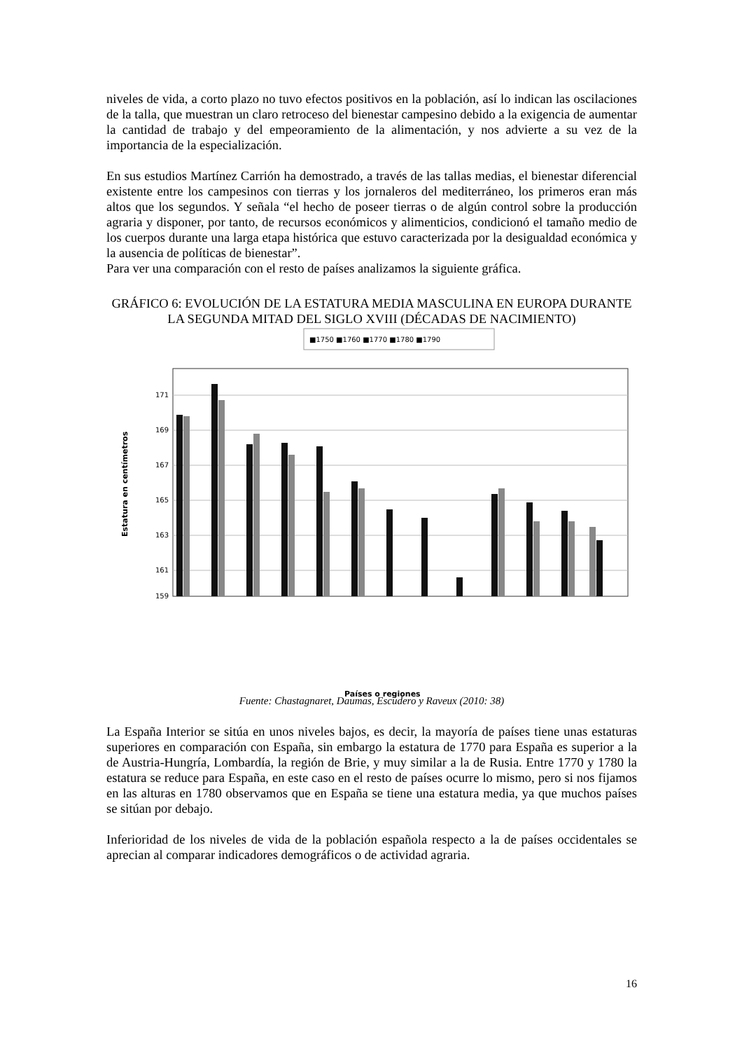niveles de vida, a corto plazo no tuvo efectos positivos en la población, así lo indican las oscilaciones de la talla, que muestran un claro retroceso del bienestar campesino debido a la exigencia de aumentar la cantidad de trabajo y del empeoramiento de la alimentación, y nos advierte a su vez de la importancia de la especialización.
En sus estudios Martínez Carrión ha demostrado, a través de las tallas medias, el bienestar diferencial existente entre los campesinos con tierras y los jornaleros del mediterráneo, los primeros eran más altos que los segundos. Y señala “el hecho de poseer tierras o de algún control sobre la producción agraria y disponer, por tanto, de recursos económicos y alimenticios, condicionó el tamaño medio de los cuerpos durante una larga etapa histórica que estuvo caracterizada por la desigualdad económica y la ausencia de políticas de bienestar”.
Para ver una comparación con el resto de países analizamos la siguiente gráfica.
GRÁFICO 6: EVOLUCIÓN DE LA ESTATURA MEDIA MASCULINA EN EUROPA DURANTE LA SEGUNDA MITAD DEL SIGLO XVIII (DÉCADAS DE NACIMIENTO)
■1750 ■1760 ■1770 ■1780 ■1790
171
169
167
165
163
161
159
Estatura en centímetros
Países o regiones
Fuente: Chastagnaret, Daumas, Escudero y Raveux (2010: 38)
La España Interior se sitúa en unos niveles bajos, es decir, la mayoría de países tiene unas estaturas superiores en comparación con España, sin embargo la estatura de 1770 para España es superior a la de Austria-Hungría, Lombardía, la región de Brie, y muy similar a la de Rusia. Entre 1770 y 1780 la estatura se reduce para España, en este caso en el resto de países ocurre lo mismo, pero si nos fijamos en las alturas en 1780 observamos que en España se tiene una estatura media, ya que muchos países se sitúan por debajo.
Inferioridad de los niveles de vida de la población española respecto a la de países occidentales se aprecian al comparar indicadores demográficos o de actividad agraria.
16